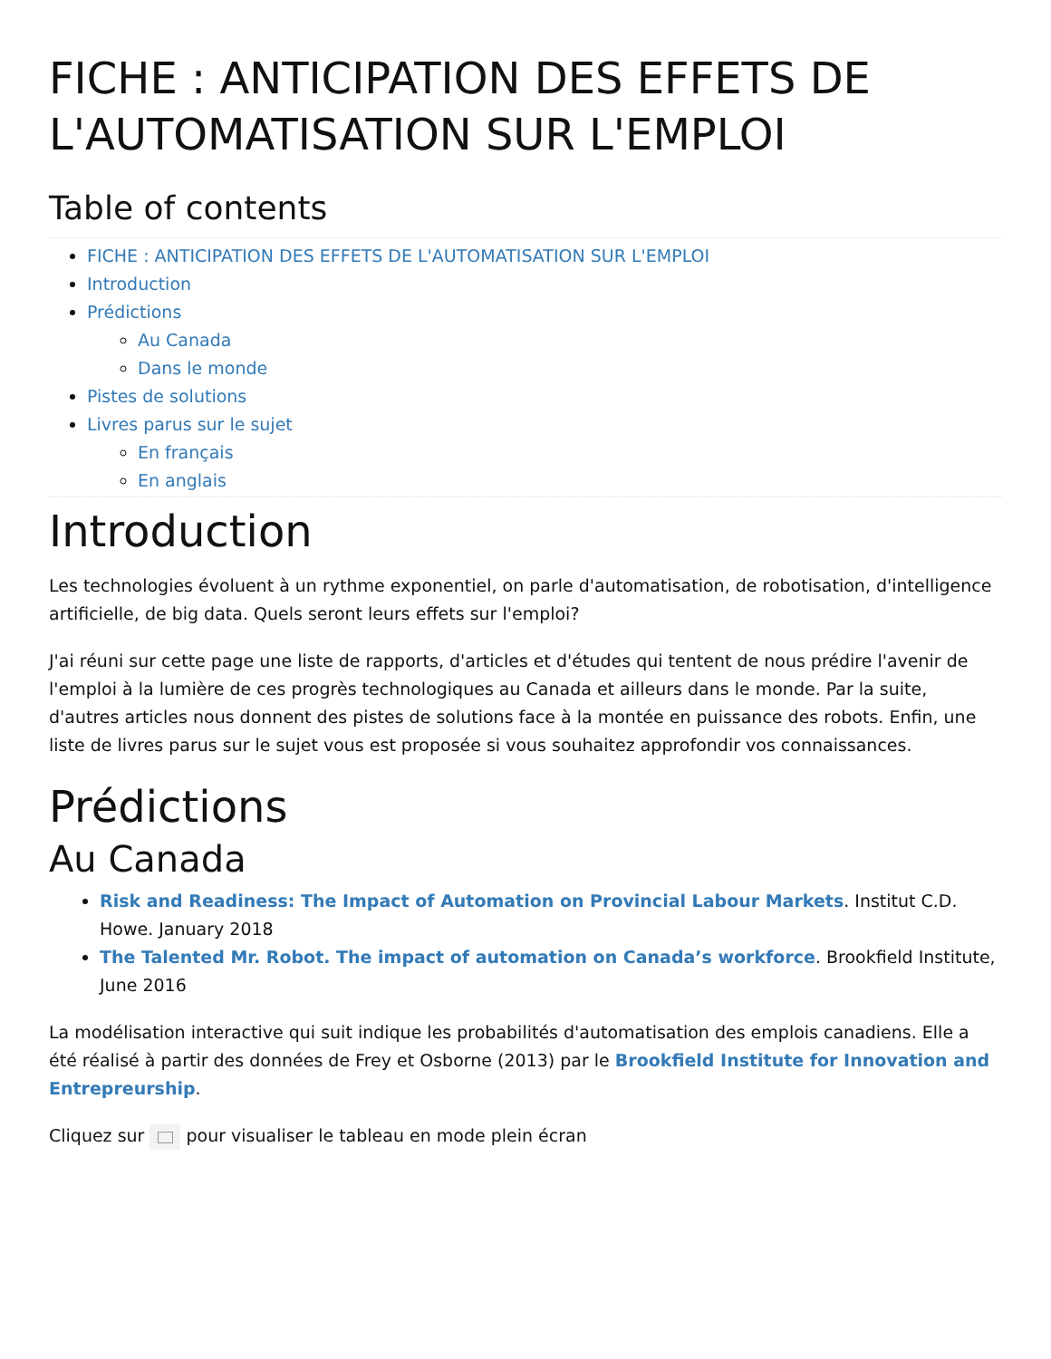FICHE : ANTICIPATION DES EFFETS DE L'AUTOMATISATION SUR L'EMPLOI
Table of contents
FICHE : ANTICIPATION DES EFFETS DE L'AUTOMATISATION SUR L'EMPLOI
Introduction
Prédictions
Au Canada
Dans le monde
Pistes de solutions
Livres parus sur le sujet
En français
En anglais
Introduction
Les technologies évoluent à un rythme exponentiel, on parle d'automatisation, de robotisation, d'intelligence artificielle, de big data. Quels seront leurs effets sur l'emploi?
J'ai réuni sur cette page une liste de rapports, d'articles et d'études qui tentent de nous prédire l'avenir de l'emploi à la lumière de ces progrès technologiques au Canada et ailleurs dans le monde. Par la suite, d'autres articles nous donnent des pistes de solutions face à la montée en puissance des robots. Enfin, une liste de livres parus sur le sujet vous est proposée si vous souhaitez approfondir vos connaissances.
Prédictions
Au Canada
Risk and Readiness: The Impact of Automation on Provincial Labour Markets. Institut C.D. Howe. January 2018
The Talented Mr. Robot. The impact of automation on Canada’s workforce. Brookfield Institute, June 2016
La modélisation interactive qui suit indique les probabilités d'automatisation des emplois canadiens. Elle a été réalisé à partir des données de Frey et Osborne (2013) par le Brookfield Institute for Innovation and Entrepreurship.
Cliquez sur pour visualiser le tableau en mode plein écran